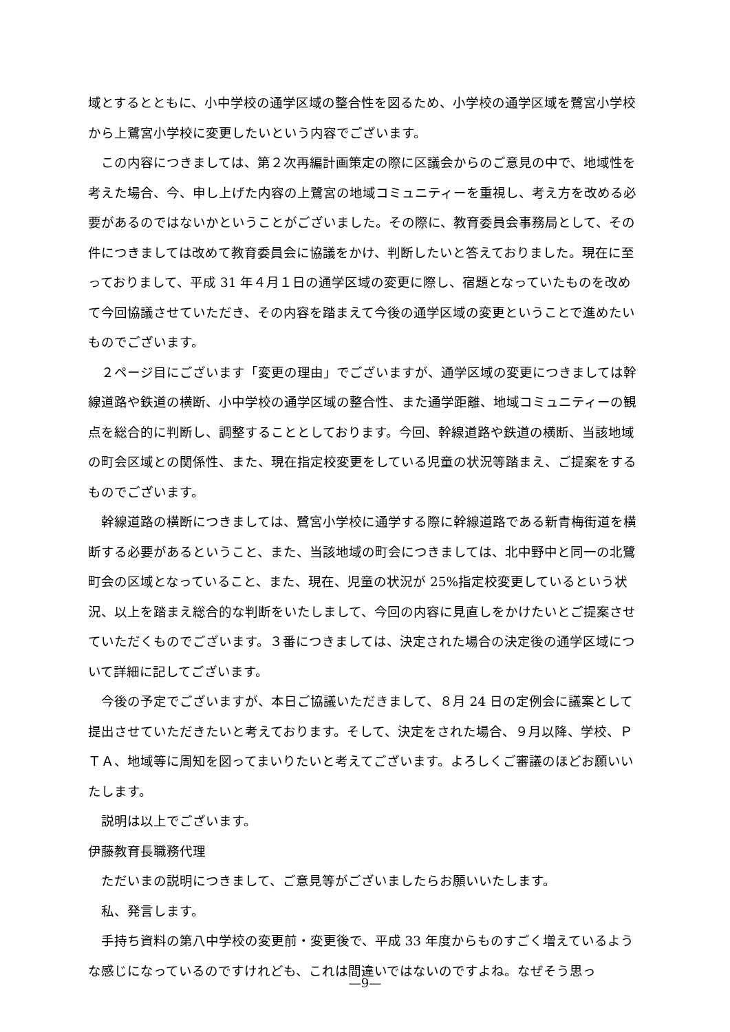域とするとともに、小中学校の通学区域の整合性を図るため、小学校の通学区域を鷺宮小学校から上鷺宮小学校に変更したいという内容でございます。
この内容につきましては、第２次再編計画策定の際に区議会からのご意見の中で、地域性を考えた場合、今、申し上げた内容の上鷺宮の地域コミュニティーを重視し、考え方を改める必要があるのではないかということがございました。その際に、教育委員会事務局として、その件につきましては改めて教育委員会に協議をかけ、判断したいと答えておりました。現在に至っておりまして、平成 31 年４月１日の通学区域の変更に際し、宿題となっていたものを改めて今回協議させていただき、その内容を踏まえて今後の通学区域の変更ということで進めたいものでございます。
２ページ目にございます「変更の理由」でございますが、通学区域の変更につきましては幹線道路や鉄道の横断、小中学校の通学区域の整合性、また通学距離、地域コミュニティーの観点を総合的に判断し、調整することとしております。今回、幹線道路や鉄道の横断、当該地域の町会区域との関係性、また、現在指定校変更をしている児童の状況等踏まえ、ご提案をするものでございます。
幹線道路の横断につきましては、鷺宮小学校に通学する際に幹線道路である新青梅街道を横断する必要があるということ、また、当該地域の町会につきましては、北中野中と同一の北鷺町会の区域となっていること、また、現在、児童の状況が 25%指定校変更しているという状況、以上を踏まえ総合的な判断をいたしまして、今回の内容に見直しをかけたいとご提案させていただくものでございます。３番につきましては、決定された場合の決定後の通学区域について詳細に記してございます。
今後の予定でございますが、本日ご協議いただきまして、８月 24 日の定例会に議案として提出させていただきたいと考えております。そして、決定をされた場合、９月以降、学校、ＰＴＡ、地域等に周知を図ってまいりたいと考えてございます。よろしくご審議のほどお願いいたします。
説明は以上でございます。
伊藤教育長職務代理
ただいまの説明につきまして、ご意見等がございましたらお願いいたします。
私、発言します。
手持ち資料の第八中学校の変更前・変更後で、平成 33 年度からものすごく増えているような感じになっているのですけれども、これは間違いではないのですよね。なぜそう思っ
—9—